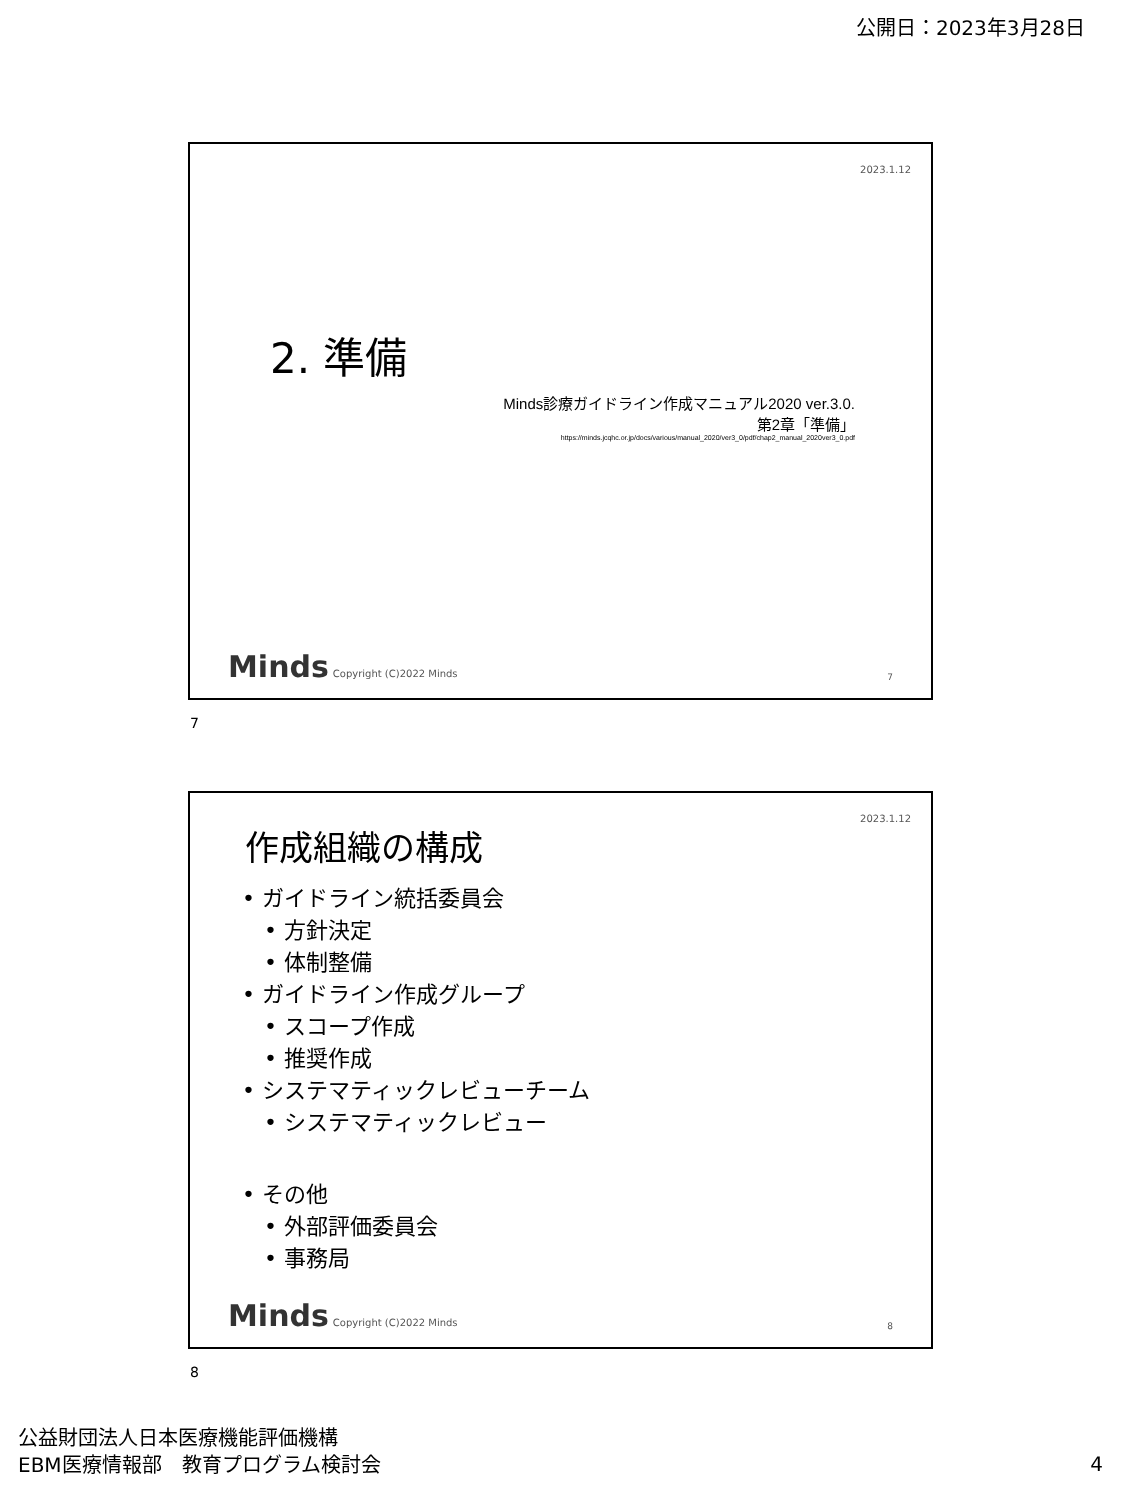公開日：2023年3月28日
2023.1.12
2. 準備
Minds診療ガイドライン作成マニュアル2020 ver.3.0.
第2章「準備」
https://minds.jcqhc.or.jp/docs/various/manual_2020/ver3_0/pdf/chap2_manual_2020ver3_0.pdf
Minds Copyright (C)2022 Minds 7
7
2023.1.12
作成組織の構成
• ガイドライン統括委員会
• 方針決定
• 体制整備
• ガイドライン作成グループ
• スコープ作成
• 推奨作成
• システマティックレビューチーム
• システマティックレビュー
• その他
• 外部評価委員会
• 事務局
Minds Copyright (C)2022 Minds 8
8
公益財団法人日本医療機能評価機構
EBM医療情報部　教育プログラム検討会
4